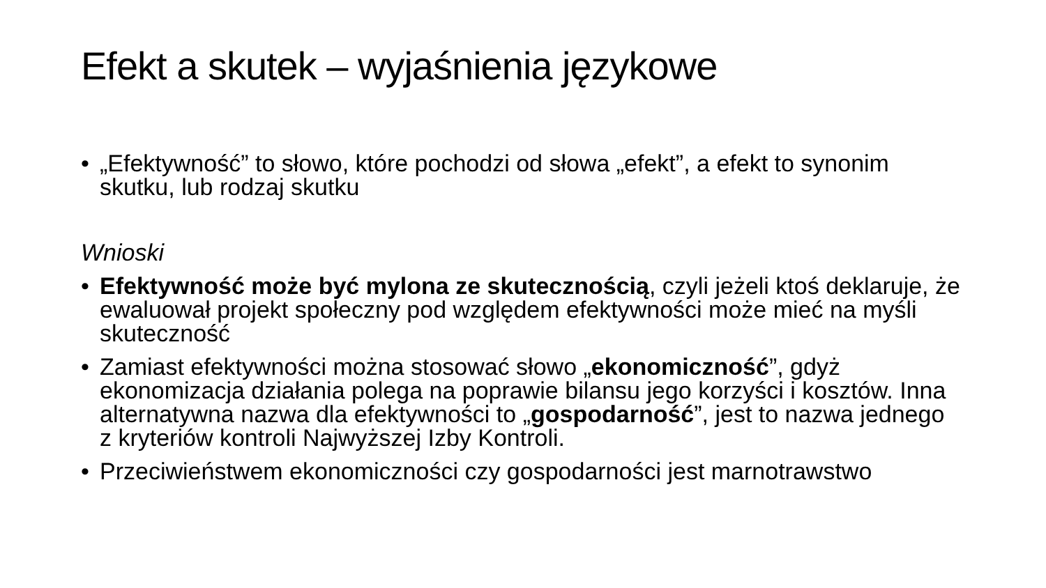Efekt a skutek – wyjaśnienia językowe
• „Efektywność” to słowo, które pochodzi od słowa „efekt”, a efekt to synonim skutku, lub rodzaj skutku
Wnioski
• Efektywność może być mylona ze skutecznością, czyli jeżeli ktoś deklaruje, że ewaluował projekt społeczny pod względem efektywności może mieć na myśli skuteczność
• Zamiast efektywności można stosować słowo „ekonomiczność”, gdyż ekonomizacja działania polega na poprawie bilansu jego korzyści i kosztów. Inna alternatywna nazwa dla efektywności to „gospodarność”, jest to nazwa jednego z kryteriów kontroli Najwyższej Izby Kontroli.
• Przeciwieństwem ekonomiczności czy gospodarności jest marnotrawstwo